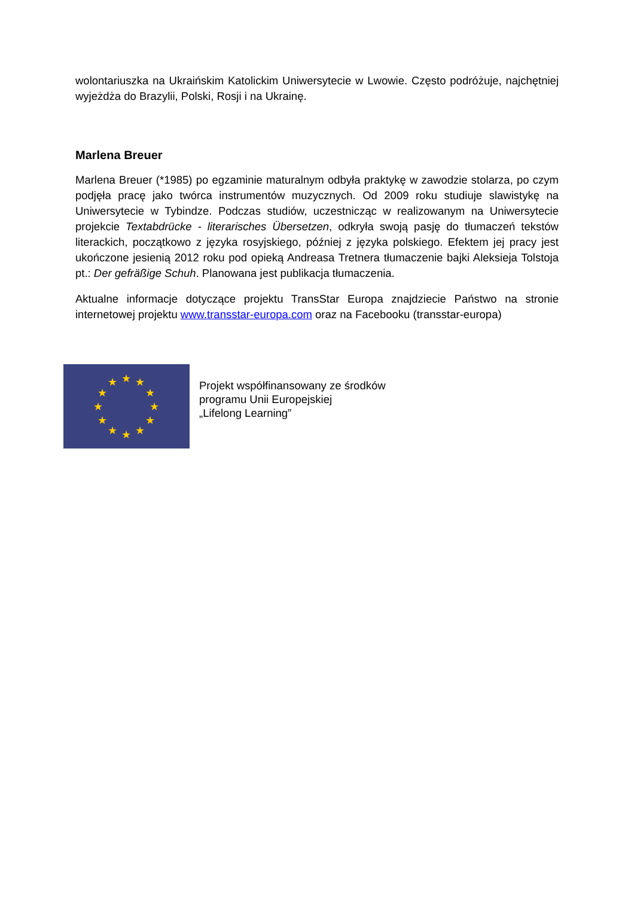wolontariuszka na Ukraińskim Katolickim Uniwersytecie w Lwowie. Często podróżuje, najchętniej wyjeżdża do Brazylii, Polski, Rosji i na Ukrainę.
Marlena Breuer
Marlena Breuer (*1985) po egzaminie maturalnym odbyła praktykę w zawodzie stolarza, po czym podjęła pracę jako twórca instrumentów muzycznych. Od 2009 roku studiuje slawistykę na Uniwersytecie w Tybindze. Podczas studiów, uczestnicząc w realizowanym na Uniwersytecie projekcie Textabdrücke - literarisches Übersetzen, odkryła swoją pasję do tłumaczeń tekstów literackich, początkowo z języka rosyjskiego, później z języka polskiego. Efektem jej pracy jest ukończone jesienią 2012 roku pod opieką Andreasa Tretnera tłumaczenie bajki Aleksieja Tolstoja pt.: Der gefräßige Schuh. Planowana jest publikacja tłumaczenia.
Aktualne informacje dotyczące projektu TransStar Europa znajdziecie Państwo na stronie internetowej projektu www.transstar-europa.com oraz na Facebooku (transstar-europa)
★
★
★
★
★
★
★
★
★
★
★
★
Projekt współfinansowany ze środków
programu Unii Europejskiej
„Lifelong Learning”